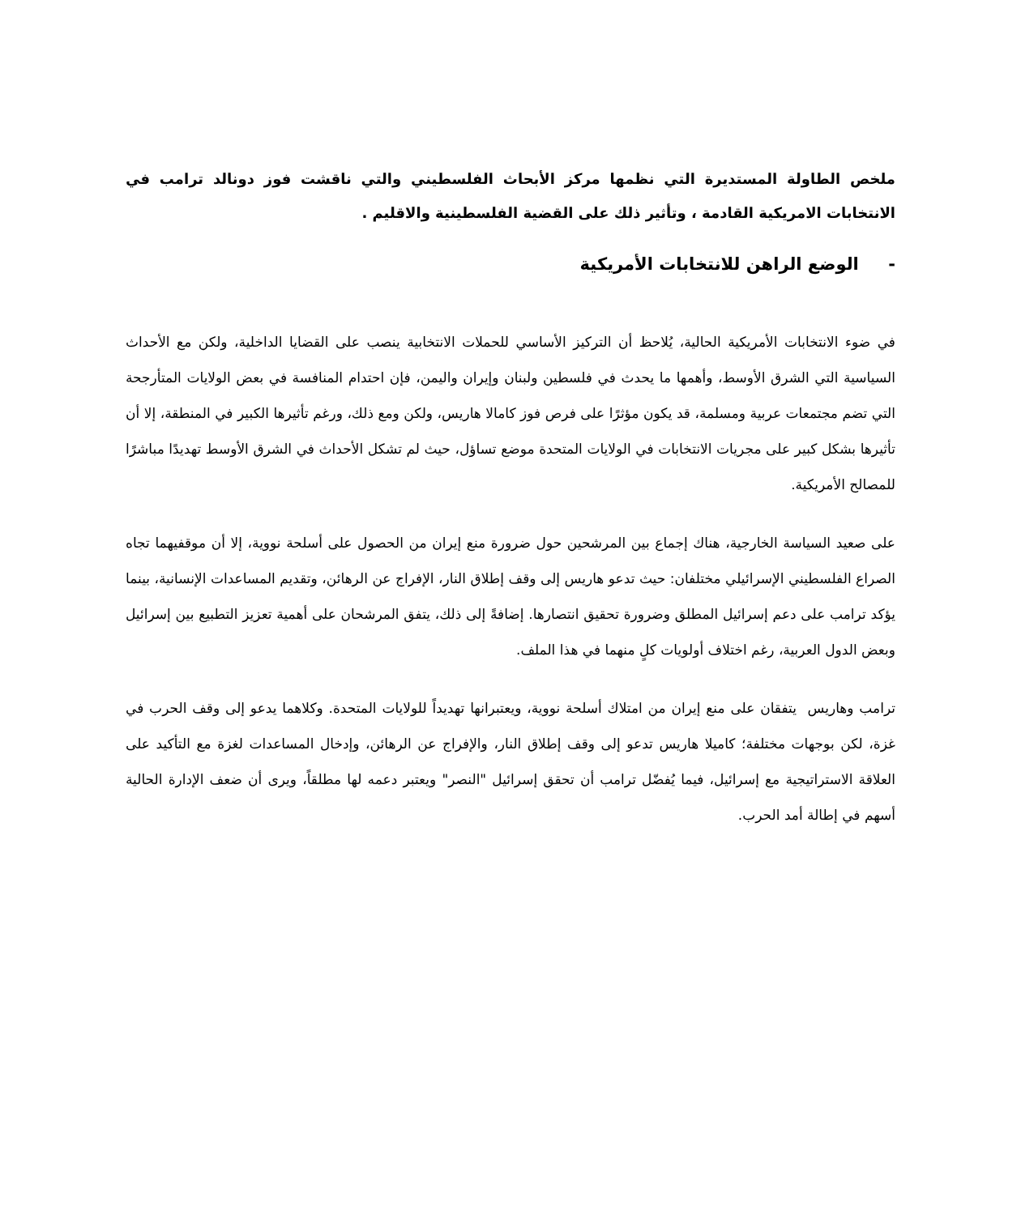ملخص الطاولة المستديرة التي نظمها مركز الأبحاث الفلسطيني والتي ناقشت فوز دونالد ترامب في الانتخابات الامريكية القادمة ، وتأثير ذلك على القضية الفلسطينية والاقليم .
- الوضع الراهن للانتخابات الأمريكية
في ضوء الانتخابات الأمريكية الحالية، يُلاحظ أن التركيز الأساسي للحملات الانتخابية ينصب على القضايا الداخلية، ولكن مع الأحداث السياسية التي الشرق الأوسط، وأهمها ما يحدث في فلسطين ولبنان وإيران واليمن، فإن احتدام المنافسة في بعض الولايات المتأرجحة التي تضم مجتمعات عربية ومسلمة، قد يكون مؤثرًا على فرص فوز كامالا هاريس، ولكن ومع ذلك، ورغم تأثيرها الكبير في المنطقة، إلا أن تأثيرها بشكل كبير على مجريات الانتخابات في الولايات المتحدة موضع تساؤل، حيث لم تشكل الأحداث في الشرق الأوسط تهديدًا مباشرًا للمصالح الأمريكية.
على صعيد السياسة الخارجية، هناك إجماع بين المرشحين حول ضرورة منع إيران من الحصول على أسلحة نووية، إلا أن موقفيهما تجاه الصراع الفلسطيني الإسرائيلي مختلفان: حيث تدعو هاريس إلى وقف إطلاق النار، الإفراج عن الرهائن، وتقديم المساعدات الإنسانية، بينما يؤكد ترامب على دعم إسرائيل المطلق وضرورة تحقيق انتصارها. إضافةً إلى ذلك، يتفق المرشحان على أهمية تعزيز التطبيع بين إسرائيل وبعض الدول العربية، رغم اختلاف أولويات كلٍ منهما في هذا الملف.
ترامب وهاريس يتفقان على منع إيران من امتلاك أسلحة نووية، ويعتبرانها تهديداً للولايات المتحدة. وكلاهما يدعو إلى وقف الحرب في غزة، لكن بوجهات مختلفة؛ كاميلا هاريس تدعو إلى وقف إطلاق النار، والإفراج عن الرهائن، وإدخال المساعدات لغزة مع التأكيد على العلاقة الاستراتيجية مع إسرائيل، فيما يُفضّل ترامب أن تحقق إسرائيل "النصر" ويعتبر دعمه لها مطلقاً، ويرى أن ضعف الإدارة الحالية أسهم في إطالة أمد الحرب.